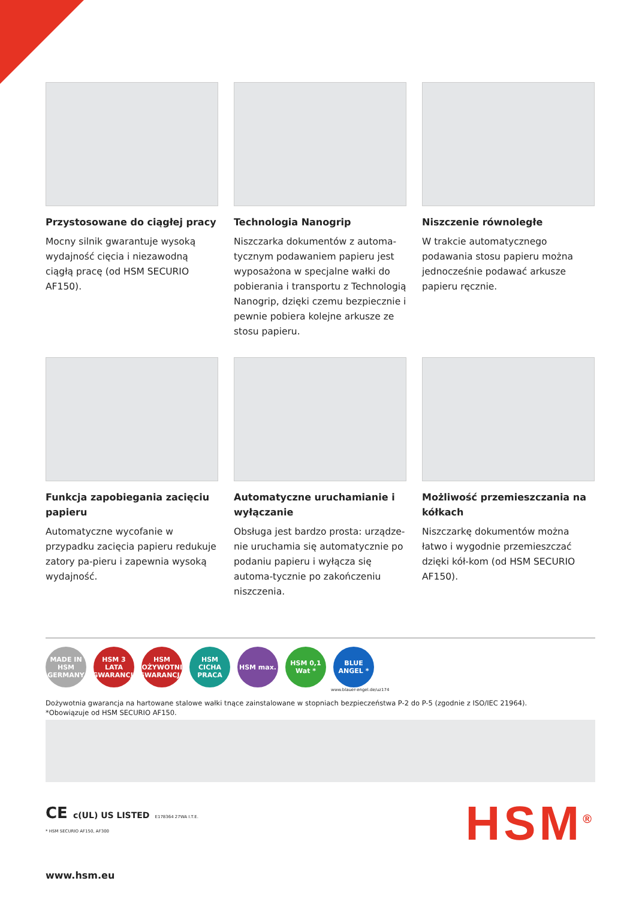Przystosowane do ciągłej pracy
Mocny silnik gwarantuje wysoką wydajność cięcia i niezawodną ciągłą pracę (od HSM SECURIO AF150).
Technologia Nanogrip
Niszczarka dokumentów z automa-tycznym podawaniem papieru jest wyposażona w specjalne wałki do pobierania i transportu z Technologią Nanogrip, dzięki czemu bezpiecznie i pewnie pobiera kolejne arkusze ze stosu papieru.
Niszczenie równoległe
W trakcie automatycznego podawania stosu papieru można jednocześnie podawać arkusze papieru ręcznie.
Funkcja zapobiegania zacięciu papieru
Automatyczne wycofanie w przypadku zacięcia papieru redukuje zatory pa-pieru i zapewnia wysoką wydajność.
Automatyczne uruchamianie i wyłączanie
Obsługa jest bardzo prosta: urządze-nie uruchamia się automatycznie po podaniu papieru i wyłącza się automa-tycznie po zakończeniu niszczenia.
Możliwość przemieszczania na kółkach
Niszczarkę dokumentów można łatwo i wygodnie przemieszczać dzięki kół-kom (od HSM SECURIO AF150).
MADE IN HSM GERMANY
HSM 3 LATA GWARANCJI
HSM DOŻYWOTNIA GWARANCJA
HSM CICHA PRACA
HSM max. HSM 0,1 Wat *
BLUE ANGEL *
www.blauer-engel.de/uz174
Dożywotnia gwarancja na hartowane stalowe wałki tnące zainstalowane w stopniach bezpieczeństwa P-2 do P-5 (zgodnie z ISO/IEC 21964).
*Obowiązuje od HSM SECURIO AF150.
CE c(UL) US LISTED E178364 27WA I.T.E.
* HSM SECURIO AF150, AF300
www.hsm.eu
HSM<sup>®</sup>